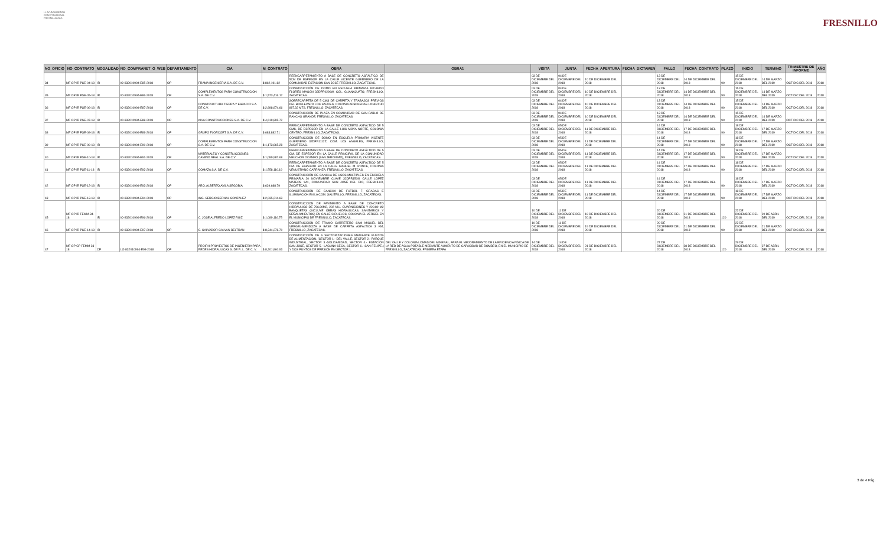H. AYUNTAMIENTO CONSTITUCIONAL FRESNILLO ZAC.
FRESNILLO
| NO_OFICIO | NO_CONTRATO | MODALIDAD | NO_COMPRANET_O_WEB | DEPARTAMENTO | CIA | M_CONTRATO | OBRA | OBRA1 | VISITA | JUNTA | FECHA_APERTURA | FECHA_DICTAMEN | FALLO | FECHA_CONTRATO | PLAZO | INICIO | TERMINO | TRIMESTRE DE INFORME | AÑO |
| --- | --- | --- | --- | --- | --- | --- | --- | --- | --- | --- | --- | --- | --- | --- | --- | --- | --- | --- | --- |
| 34 | MF OP IR PSE-04-18 | IR | IO-832010994-E85-2018 | OP | FRAMA INGENIERIA S.A. DE C.V. | $ 862,191.82 | REENCARPETAMIENTO A BASE DE CONCRETO ASFÁLTICO DE 5CM DE ESPESOR EN LA CALLE VICENTE GUERRERO DE LA COMUNIDAD ESTACION SAN JOSÉ FRESNILLO, ZACATECAS. | | 03 DE DICIEMBRE DEL 2018 | 04 DE DICIEMBRE DEL 2018 | 10 DE DICIEMBRE DEL 2018 | | 13 DE DICIEMBRE DEL 2018 | 14 DE DICIEMBRE DEL 2018 | 90 | 15 DE DICIEMBRE DEL 2018 | 14 DE MARZO DEL 2019 | OCT-DIC DEL 2018 | 2018 |
| 35 | MF OP IR PSE-05-18 | IR | IO-832010994-E86-2018 | OP | COMPLEMENTOS PARA CONSTRUCCION S.A. DE C.V. | $ 1,573,416.17 | CONSTRUCCIÓN DE DOMO EN ESCUELA PRIMARIA RICARDO FLORES MAGON 32DPR0290W, COL. GUANAJUATO, FRESNILLO, ZACATECAS. | | 03 DE DICIEMBRE DEL 2018 | 04 DE DICIEMBRE DEL 2018 | 10 DE DICIEMBRE DEL 2018 | | 13 DE DICIEMBRE DEL 2018 | 14 DE DICIEMBRE DEL 2018 | 90 | 15 DE DICIEMBRE DEL 2018 | 14 DE MARZO DEL 2019 | OCT-DIC DEL 2018 | 2018 |
| 36 | MF OP IR PSE-06-18 | IR | IO-832010994-E87-2018 | OP | CONSTRUCTURA TIERRA Y ESPACIO S.A. DE C.V. | $ 2,898,874.66 | SOBRECARPETA DE 5 CMS DE CARPETA Y TRABAJOS PREVIOS DEL BOULEVARD LOS SAUCES, COLONIA ARBOLEDAS LONGITUD 887.32 MTS, FRESNILLO, ZACATECAS. | | 03 DE DICIEMBRE DEL 2018 | 04 DE DICIEMBRE DEL 2018 | 10 DE DICIEMBRE DEL 2018 | | 13 DE DICIEMBRE DEL 2018 | 14 DE DICIEMBRE DEL 2018 | 90 | 15 DE DICIEMBRE DEL 2018 | 14 DE MARZO DEL 2019 | OCT-DIC DEL 2018 | 2018 |
| 37 | MF OP IR PSE-07-18 | IR | IO-832010994-E88-2018 | OP | KIVA CONSTRUCCIONES S.A. DE C.V. | $ 4,619,895.72 | CONSTRUCCIÓN DE PLAZA EN COMUNIDAD DE SAN PABLO DE RANCHO GRANDE, FRESNILLO, ZACATECAS. | | 03 DE DICIEMBRE DEL 2018 | 04 DE DICIEMBRE DEL 2018 | 10 DE DICIEMBRE DEL 2018 | | 13 DE DICIEMBRE DEL 2018 | 14 DE DICIEMBRE DEL 2018 | 90 | 15 DE DICIEMBRE DEL 2018 | 14 DE MARZO DEL 2019 | OCT-DIC DEL 2018 | 2018 |
| 38 | MF OP IR PSE-08-18 | IR | IO-832010994-E89-2018 | OP | GRUPO FLORCORT S.A. DE C.V. | $ 683,882.71 | REENCARPETAMIENTO A BASE DE CONCRETO ASFÁLTICO DE 5 CMS, DE ESPESOR EN LA CALLE LUIS MOYA NORTE, COLONIA CENTRO, FRESNILLO, ZACATECAS. | | 03 DE DICIEMBRE DEL 2018 | 05 DE DICIEMBRE DEL 2018 | 11 DE DICIEMBRE DEL 2018 | | 14 DE DICIEMBRE DEL 2018 | 17 DE DICIEMBRE DEL 2018 | 90 | 18 DE DICIEMBRE DEL 2018 | 17 DE MARZO DEL 2019 | OCT-DIC DEL 2018 | 2018 |
| 39 | MF OP IR PSE-09-18 | IR | IO-832010994-E90-2018 | OP | COMPLEMENTOS PARA CONSTRUCCION S.A. DE C.V. | $ 1,173,865.28 | CONSTRUCCIÓN DE DOMO EN ESCUELA PRIMARIA VICENTE GUERRERO 32DPR1112Z, COM. LOS ANGELES, FRESNILLO, ZACATECAS. | | 03 DE DICIEMBRE DEL 2018 | 05 DE DICIEMBRE DEL 2018 | 11 DE DICIEMBRE DEL 2018 | | 14 DE DICIEMBRE DEL 2018 | 17 DE DICIEMBRE DEL 2018 | 90 | 18 DE DICIEMBRE DEL 2018 | 17 DE MARZO DEL 2019 | OCT-DIC DEL 2018 | 2018 |
| 40 | MF OP IR PSE-10-18 | IR | IO-832010994-E91-2018 | OP | MATERIALES Y CONSTRUCCIONES CAMINO REAL S.A. DE C.V. | $ 1,089,987.68 | REENCARPETAMIENTO A BASE DE CONCRETO ASFÁLTICO DE 5 CM. DE ESPESOR EN LA CALLE PRINCIPAL DE LA COMUNIDAD MELCHOR OCAMPO (SAN JERONIMO), FRESNILLO, ZACATECAS. | | 03 DE DICIEMBRE DEL 2018 | 05 DE DICIEMBRE DEL 2018 | 11 DE DICIEMBRE DEL 2018 | | 14 DE DICIEMBRE DEL 2018 | 17 DE DICIEMBRE DEL 2018 | 90 | 18 DE DICIEMBRE DEL 2018 | 17 DE MARZO DEL 2019 | OCT-DIC DEL 2018 | 2018 |
| 41 | MF OP IR PSE-11-18 | IR | IO-832010994-E92-2018 | OP | COMAZA S.A. DE C.V. | $ 1,558,110.19 | REENCARPETAMIENTO A BASE DE CONCRETO ASFÁLTICO DE 5 CM. DE ESPESOR EN LA CALLE MANUEL M. PONCE, COLONIA VENUSTIANO CARRANZA, FRESNILLO, ZACATECAS. | | 03 DE DICIEMBRE DEL 2018 | 05 DE DICIEMBRE DEL 2018 | 11 DE DICIEMBRE DEL 2018 | | 14 DE DICIEMBRE DEL 2018 | 17 DE DICIEMBRE DEL 2018 | 90 | 18 DE DICIEMBRE DEL 2018 | 17 DE MARZO DEL 2019 | OCT-DIC DEL 2018 | 2018 |
| 42 | MF OP IR PSE-12-18 | IR | IO-832010994-E93-2018 | OP | ARQ. ALBERTO AVILA SEGOBIA | $ 629,688.79 | CONSTRUCCIÓN DE CANCHA DE USOS MULTIPLES EN ESCUELA PRIMARIA 20 NOVIEMBRE CLAVE 32DPR1509I CALLE LÓPEZ MATEOS S/N, COMUNIDAD SAN JOSÉ DEL RIO, FRESNILLO, ZACATECAS. | | 03 DE DICIEMBRE DEL 2018 | 05 DE DICIEMBRE DEL 2018 | 11 DE DICIEMBRE DEL 2018 | | 14 DE DICIEMBRE DEL 2018 | 17 DE DICIEMBRE DEL 2018 | 90 | 18 DE DICIEMBRE DEL 2018 | 17 DE MARZO DEL 2019 | OCT-DIC DEL 2018 | 2018 |
| 43 | MF OP IR PSE-13-18 | IR | IO-832010994-E94-2018 | OP | ING. SERGIO BERNAL GONZALEZ | $ 2,035,214.63 | CONSTRUCCIÓN DE CANCHA DE FUTBOL 7, GRADAS E ILUMINACIÓN EN LA COM. SALITRILLO, FRESNILLO, ZACATECAS. | | 03 DE DICIEMBRE DEL 2018 | 05 DE DICIEMBRE DEL 2018 | 11 DE DICIEMBRE DEL 2018 | | 14 DE DICIEMBRE DEL 2018 | 17 DE DICIEMBRE DEL 2018 | 90 | 18 DE DICIEMBRE DEL 2018 | 17 DE MARZO DEL 2019 | OCT-DIC DEL 2018 | 2018 |
| 45 | MF OP IR FEMM-34-18 | IR | IO-832010994-E96-2018 | OP | C. JOSE ALFREDO LOPEZ RUIZ | $ 1,089,116.75 | CONSTRUCCION DE PAVIMENTO A BASE DE CONCRETO HIDRAULICO DE 796.80M2, 202 M.L. GUARNICIONES Y 220.80 M2 BANQUETAS (INCLUYE OBRAS HIDRAULICAS, SANITARIOS Y SEÑALAMIENTOS) EN CALLE CIRUELOS, COLONIA EL VERGEL EN EL MUNICIPIO DE FRESNILLO, ZACATECAS. | | 10 DE DICIEMBRE DEL 2018 | 11 DE DICIEMBRE DEL 2018 | 19 DE DICIEMBRE DEL 2018 | | 20 DE DICIEMBRE DEL 2018 | 21 DE DICIEMBRE DEL 2018 | 120 | 22 DE DICIEMBRE DEL 2018 | 20 DE ABRIL DEL 2019 | OCT-DIC DEL 2018 | 2018 |
| 46 | MF OP IR PSE-14-18 | IR | IO-832010994-E97-2018 | OP | C. SALVADOR GALVAN BELTRAN | $ 8,344,278.70 | CONSTRUCCION DE TRAMO CARRETERO SAM MIGUEL DEL VERGEL-MENDOZA A BASE DE CARPETA ASFÁLTICA 3 KM, FRESNILLO, ZACATECAS. | | 10 DE DICIEMBRE DEL 2018 | 11 DE DICIEMBRE DEL 2018 | 19 DE DICIEMBRE DEL 2018 | | 20 DE DICIEMBRE DEL 2018 | 21 DE DICIEMBRE DEL 2018 | 90 | 22 DE DICIEMBRE DEL 2018 | 21 DE MARZO DEL 2019 | OCT-DIC DEL 2018 | 2018 |
| 47 | MF OP CP FEMM-23-18 | CP | LO-832010994-E98-2018 | OP | PROIRH PROYECTOS DE INGENIERIA PARA REDES HIDRAULICAS S. DE R. L. DE C. V. | $ 8,201,860.93 | CONSTRUCCIÓN DE 6 SECTORIZACIONES MEDIANTE PUNTOS DE ALIMENTACIÓN, (SECTOR 1.- DEL VALLE, SECTOR 2.- PARQUE INDUSTRIAL, SECTOR 3.-SOLIDARIDAD, SECTOR 4.- ESTACIÓN SAN JOSÉ, SECTOR 5.- LAGUNA SECA, SECTOR 6.- SAN FELIPE.) Y DOS PUNTOS DE PRESIÓN EN SECTOR 1 | DEL VALLE Y COLONIA LOMAS DEL MINERAL, PARA EL MEJORAMIENTO DE LA EFICIENCIA FÍSICA DE LA RED DE AGUA POTABLE MEDIANTE AUMENTO DE CAPACIDAD DE BOMBEO, EN EL MUNICIPIO DE FRESNILLO, ZACATECAS. PRIMERA ETAPA | 14 DE DICIEMBRE DEL 2018 | 14 DE DICIEMBRE DEL 2018 | 21 DE DICIEMBRE DEL 2018 | | 27 DE DICIEMBRE DEL 2018 | 28 DE DICIEMBRE DEL 2018 | 120 | 29 DE DICIEMBRE DEL 2018 | 27 DE ABRIL DEL 2019 | OCT-DIC DEL 2018 | 2018 |
3 de 4 Pág.